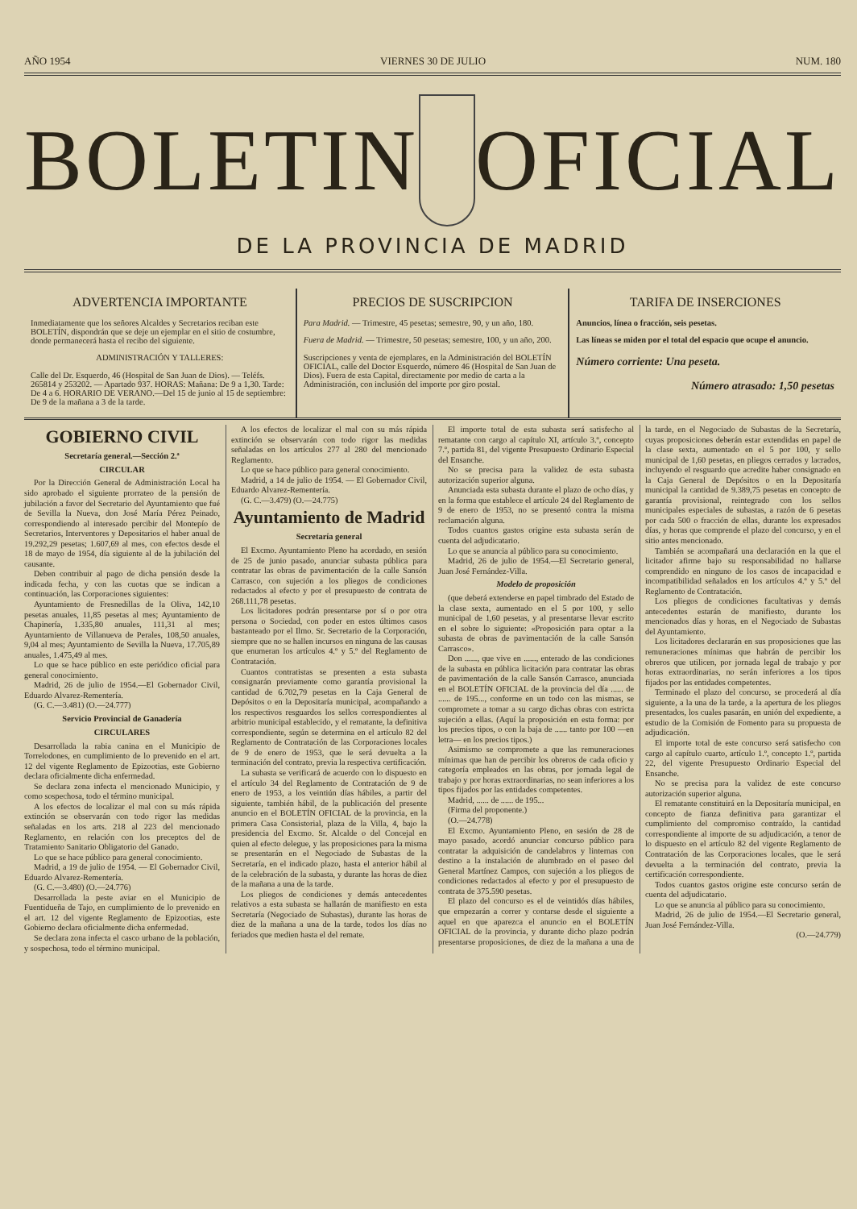AÑO 1954 VIERNES 30 DE JULIO NUM. 180
BOLETIN OFICIAL
DE LA PROVINCIA DE MADRID
ADVERTENCIA IMPORTANTE
Inmediatamente que los señores Alcaldes y Secretarios reciban este BOLETÍN, dispondrán que se deje un ejemplar en el sitio de costumbre, donde permanecerá hasta el recibo del siguiente.
ADMINISTRACIÓN Y TALLERES:
Calle del Dr. Esquerdo, 46 (Hospital de San Juan de Dios). — Teléfs. 265814 y 253202. — Apartado 937. HORAS: Mañana: De 9 a 1,30. Tarde: De 4 a 6. HORARIO DE VERANO.—Del 15 de junio al 15 de septiembre: De 9 de la mañana a 3 de la tarde.
PRECIOS DE SUSCRIPCION
Para Madrid. — Trimestre, 45 pesetas; semestre, 90, y un año, 180.
Fuera de Madrid. — Trimestre, 50 pesetas; semestre, 100, y un año, 200.
Suscripciones y venta de ejemplares, en la Administración del BOLETÍN OFICIAL, calle del Doctor Esquerdo, número 46 (Hospital de San Juan de Dios). Fuera de esta Capital, directamente por medio de carta a la Administración, con inclusión del importe por giro postal.
TARIFA DE INSERCIONES
Anuncios, línea o fracción, seis pesetas.
Las líneas se miden por el total del espacio que ocupe el anuncio.
Número corriente: Una peseta.
Número atrasado: 1,50 pesetas
GOBIERNO CIVIL
Secretaría general.—Sección 2.ª
CIRCULAR
Por la Dirección General de Administración Local ha sido aprobado el siguiente prorrateo de la pensión de jubilación a favor del Secretario del Ayuntamiento que fué de Sevilla la Nueva, don José María Pérez Peinado, correspondiendo al interesado percibir del Montepío de Secretarios, Interventores y Depositarios el haber anual de 19.292,29 pesetas; 1.607,69 al mes, con efectos desde el 18 de mayo de 1954, día siguiente al de la jubilación del causante.
Deben contribuir al pago de dicha pensión desde la indicada fecha, y con las cuotas que se indican a continuación, las Corporaciones siguientes:
Ayuntamiento de Fresnedillas de la Oliva, 142,10 pesetas anuales, 11,85 pesetas al mes; Ayuntamiento de Chapinería, 1.335,80 anuales, 111,31 al mes; Ayuntamiento de Villanueva de Perales, 108,50 anuales, 9,04 al mes; Ayuntamiento de Sevilla la Nueva, 17.705,89 anuales, 1.475,49 al mes.
Lo que se hace público en este periódico oficial para general conocimiento.
Madrid, 26 de julio de 1954.—El Gobernador Civil, Eduardo Alvarez-Rementería.
(G. C.—3.481) (O.—24.777)
Servicio Provincial de Ganadería
CIRCULARES
Desarrollada la rabia canina en el Municipio de Torrelodones, en cumplimiento de lo prevenido en el art. 12 del vigente Reglamento de Epizootias, este Gobierno declara oficialmente dicha enfermedad.
Se declara zona infecta el mencionado Municipio, y como sospechosa, todo el término municipal.
A los efectos de localizar el mal con su más rápida extinción se observarán con todo rigor las medidas señaladas en los arts. 218 al 223 del mencionado Reglamento, en relación con los preceptos del de Tratamiento Sanitario Obligatorio del Ganado.
Lo que se hace público para general conocimiento.
Madrid, a 19 de julio de 1954. — El Gobernador Civil, Eduardo Alvarez-Rementería.
(G. C.—3.480) (O.—24.776)
Desarrollada la peste aviar en el Municipio de Fuentidueña de Tajo, en cumplimiento de lo prevenido en el art. 12 del vigente Reglamento de Epizootias, este Gobierno declara oficialmente dicha enfermedad.
Se declara zona infecta el casco urbano de la población, y sospechosa, todo el término municipal.
A los efectos de localizar el mal con su más rápida extinción se observarán con todo rigor las medidas señaladas en los artículos 277 al 280 del mencionado Reglamento.
Lo que se hace público para general conocimiento.
Madrid, a 14 de julio de 1954. — El Gobernador Civil, Eduardo Alvarez-Rementería.
(G. C.—3.479) (O.—24.775)
Ayuntamiento de Madrid
Secretaría general
El Excmo. Ayuntamiento Pleno ha acordado, en sesión de 25 de junio pasado, anunciar subasta pública para contratar las obras de pavimentación de la calle Sansón Carrasco, con sujeción a los pliegos de condiciones redactados al efecto y por el presupuesto de contrata de 268.111,78 pesetas.
Los licitadores podrán presentarse por sí o por otra persona o Sociedad, con poder en estos últimos casos bastanteado por el Ilmo. Sr. Secretario de la Corporación, siempre que no se hallen incursos en ninguna de las causas que enumeran los artículos 4.º y 5.º del Reglamento de Contratación.
Cuantos contratistas se presenten a esta subasta consignarán previamente como garantía provisional la cantidad de 6.702,79 pesetas en la Caja General de Depósitos o en la Depositaría municipal, acompañando a los respectivos resguardos los sellos correspondientes al arbitrio municipal establecido, y el rematante, la definitiva correspondiente, según se determina en el artículo 82 del Reglamento de Contratación de las Corporaciones locales de 9 de enero de 1953, que le será devuelta a la terminación del contrato, previa la respectiva certificación.
La subasta se verificará de acuerdo con lo dispuesto en el artículo 34 del Reglamento de Contratación de 9 de enero de 1953, a los veintiún días hábiles, a partir del siguiente, también hábil, de la publicación del presente anuncio en el BOLETÍN OFICIAL de la provincia, en la primera Casa Consistorial, plaza de la Villa, 4, bajo la presidencia del Excmo. Sr. Alcalde o del Concejal en quien al efecto delegue, y las proposiciones para la misma se presentarán en el Negociado de Subastas de la Secretaría, en el indicado plazo, hasta el anterior hábil al de la celebración de la subasta, y durante las horas de diez de la mañana a una de la tarde.
Los pliegos de condiciones y demás antecedentes relativos a esta subasta se hallarán de manifiesto en esta Secretaría (Negociado de Subastas), durante las horas de diez de la mañana a una de la tarde, todos los días no feriados que medien hasta el del remate.
El importe total de esta subasta será satisfecho al rematante con cargo al capítulo XI, artículo 3.º, concepto 7.º, partida 81, del vigente Presupuesto Ordinario Especial del Ensanche.
No se precisa para la validez de esta subasta autorización superior alguna.
Anunciada esta subasta durante el plazo de ocho días, y en la forma que establece el artículo 24 del Reglamento de 9 de enero de 1953, no se presentó contra la misma reclamación alguna.
Todos cuantos gastos origine esta subasta serán de cuenta del adjudicatario.
Lo que se anuncia al público para su conocimiento.
Madrid, 26 de julio de 1954.—El Secretario general, Juan José Fernández-Villa.
Modelo de proposición
(que deberá extenderse en papel timbrado del Estado de la clase sexta, aumentado en el 5 por 100, y sello municipal de 1,60 pesetas, y al presentarse llevar escrito en el sobre lo siguiente: «Proposición para optar a la subasta de obras de pavimentación de la calle Sansón Carrasco».
Don ......, que vive en ......, enterado de las condiciones de la subasta en pública licitación para contratar las obras de pavimentación de la calle Sansón Carrasco, anunciada en el BOLETÍN OFICIAL de la provincia del día ...... de ...... de 195..., conforme en un todo con las mismas, se compromete a tomar a su cargo dichas obras con estricta sujeción a ellas. (Aquí la proposición en esta forma: por los precios tipos, o con la baja de ...... tanto por 100 —en letra— en los precios tipos.)
Asimismo se compromete a que las remuneraciones mínimas que han de percibir los obreros de cada oficio y categoría empleados en las obras, por jornada legal de trabajo y por horas extraordinarias, no sean inferiores a los tipos fijados por las entidades competentes.
Madrid, ...... de ...... de 195...
(Firma del proponente.)
(O.—24.778)
El Excmo. Ayuntamiento Pleno, en sesión de 28 de mayo pasado, acordó anunciar concurso público para contratar la adquisición de candelabros y linternas con destino a la instalación de alumbrado en el paseo del General Martínez Campos, con sujeción a los pliegos de condiciones redactados al efecto y por el presupuesto de contrata de 375.590 pesetas.
El plazo del concurso es el de veintidós días hábiles, que empezarán a correr y contarse desde el siguiente a aquel en que aparezca el anuncio en el BOLETÍN OFICIAL de la provincia, y durante dicho plazo podrán presentarse proposiciones, de diez de la mañana a una de la tarde, en el Negociado de Subastas de la Secretaría, cuyas proposiciones deberán estar extendidas en papel de la clase sexta, aumentado en el 5 por 100, y sello municipal de 1,60 pesetas, en pliegos cerrados y lacrados, incluyendo el resguardo que acredite haber consignado en la Caja General de Depósitos o en la Depositaría municipal la cantidad de 9.389,75 pesetas en concepto de garantía provisional, reintegrado con los sellos municipales especiales de subastas, a razón de 6 pesetas por cada 500 o fracción de ellas, durante los expresados días, y horas que comprende el plazo del concurso, y en el sitio antes mencionado.
También se acompañará una declaración en la que el licitador afirme bajo su responsabilidad no hallarse comprendido en ninguno de los casos de incapacidad e incompatibilidad señalados en los artículos 4.º y 5.º del Reglamento de Contratación.
Los pliegos de condiciones facultativas y demás antecedentes estarán de manifiesto, durante los mencionados días y horas, en el Negociado de Subastas del Ayuntamiento.
Los licitadores declararán en sus proposiciones que las remuneraciones mínimas que habrán de percibir los obreros que utilicen, por jornada legal de trabajo y por horas extraordinarias, no serán inferiores a los tipos fijados por las entidades competentes.
Terminado el plazo del concurso, se procederá al día siguiente, a la una de la tarde, a la apertura de los pliegos presentados, los cuales pasarán, en unión del expediente, a estudio de la Comisión de Fomento para su propuesta de adjudicación.
El importe total de este concurso será satisfecho con cargo al capítulo cuarto, artículo 1.º, concepto 1.º, partida 22, del vigente Presupuesto Ordinario Especial del Ensanche.
No se precisa para la validez de este concurso autorización superior alguna.
El rematante constituirá en la Depositaría municipal, en concepto de fianza definitiva para garantizar el cumplimiento del compromiso contraído, la cantidad correspondiente al importe de su adjudicación, a tenor de lo dispuesto en el artículo 82 del vigente Reglamento de Contratación de las Corporaciones locales, que le será devuelta a la terminación del contrato, previa la certificación correspondiente.
Todos cuantos gastos origine este concurso serán de cuenta del adjudicatario.
Lo que se anuncia al público para su conocimiento.
Madrid, 26 de julio de 1954.—El Secretario general, Juan José Fernández-Villa.
(O.—24.779)